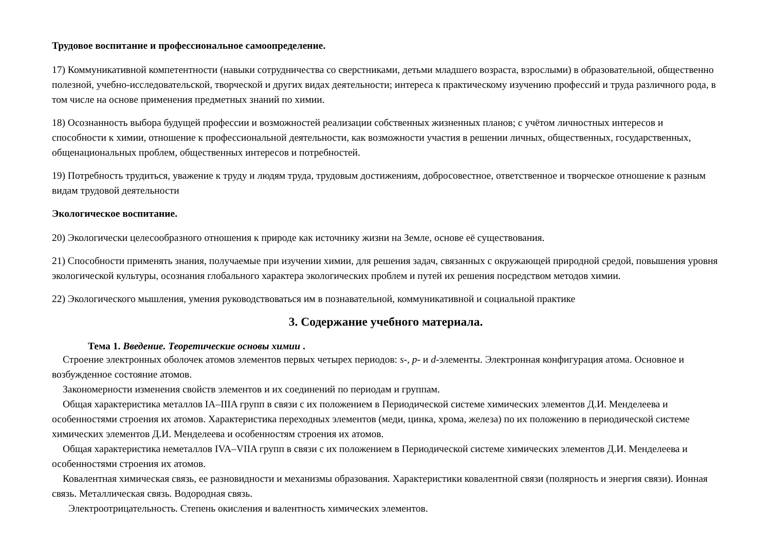Трудовое воспитание и профессиональное самоопределение.
17) Коммуникативной компетентности (навыки сотрудничества со сверстниками, детьми младшего возраста, взрослыми) в образовательной, общественно полезной, учебно-исследовательской, творческой и других видах деятельности; интереса к практическому изучению профессий и труда различного рода, в том числе на основе применения предметных знаний по химии.
18) Осознанность выбора будущей профессии и возможностей реализации собственных жизненных планов; с учётом личностных интересов и способности к химии, отношение к профессиональной деятельности, как возможности участия в решении личных, общественных, государственных, общенациональных проблем, общественных интересов и потребностей.
19) Потребность трудиться, уважение к труду и людям труда, трудовым достижениям, добросовестное, ответственное и творческое отношение к разным видам трудовой деятельности
Экологическое воспитание.
20) Экологически целесообразного отношения к природе как источнику жизни на Земле, основе её существования.
21) Способности применять знания, получаемые при изучении химии, для решения задач, связанных с окружающей природной средой, повышения уровня экологической культуры, осознания глобального характера экологических проблем и путей их решения посредством методов химии.
22) Экологического мышления, умения руководствоваться им в познавательной, коммуникативной и социальной практике
3. Содержание учебного материала.
Тема 1. Введение. Теоретические основы химии .
Строение электронных оболочек атомов элементов первых четырех периодов: s-, p- и d-элементы. Электронная конфигурация атома. Основное и возбужденное состояние атомов.
Закономерности изменения свойств элементов и их соединений по периодам и группам.
Общая характеристика металлов IA–IIIA групп в связи с их положением в Периодической системе химических элементов Д.И. Менделеева и особенностями строения их атомов. Характеристика переходных элементов (меди, цинка, хрома, железа) по их положению в периодической системе химических элементов Д.И. Менделеева и особенностям строения их атомов.
Общая характеристика неметаллов IVA–VIIA групп в связи с их положением в Периодической системе химических элементов Д.И. Менделеева и особенностями строения их атомов.
Ковалентная химическая связь, ее разновидности и механизмы образования. Характеристики ковалентной связи (полярность и энергия связи). Ионная связь. Металлическая связь. Водородная связь.
Электроотрицательность. Степень окисления и валентность химических элементов.